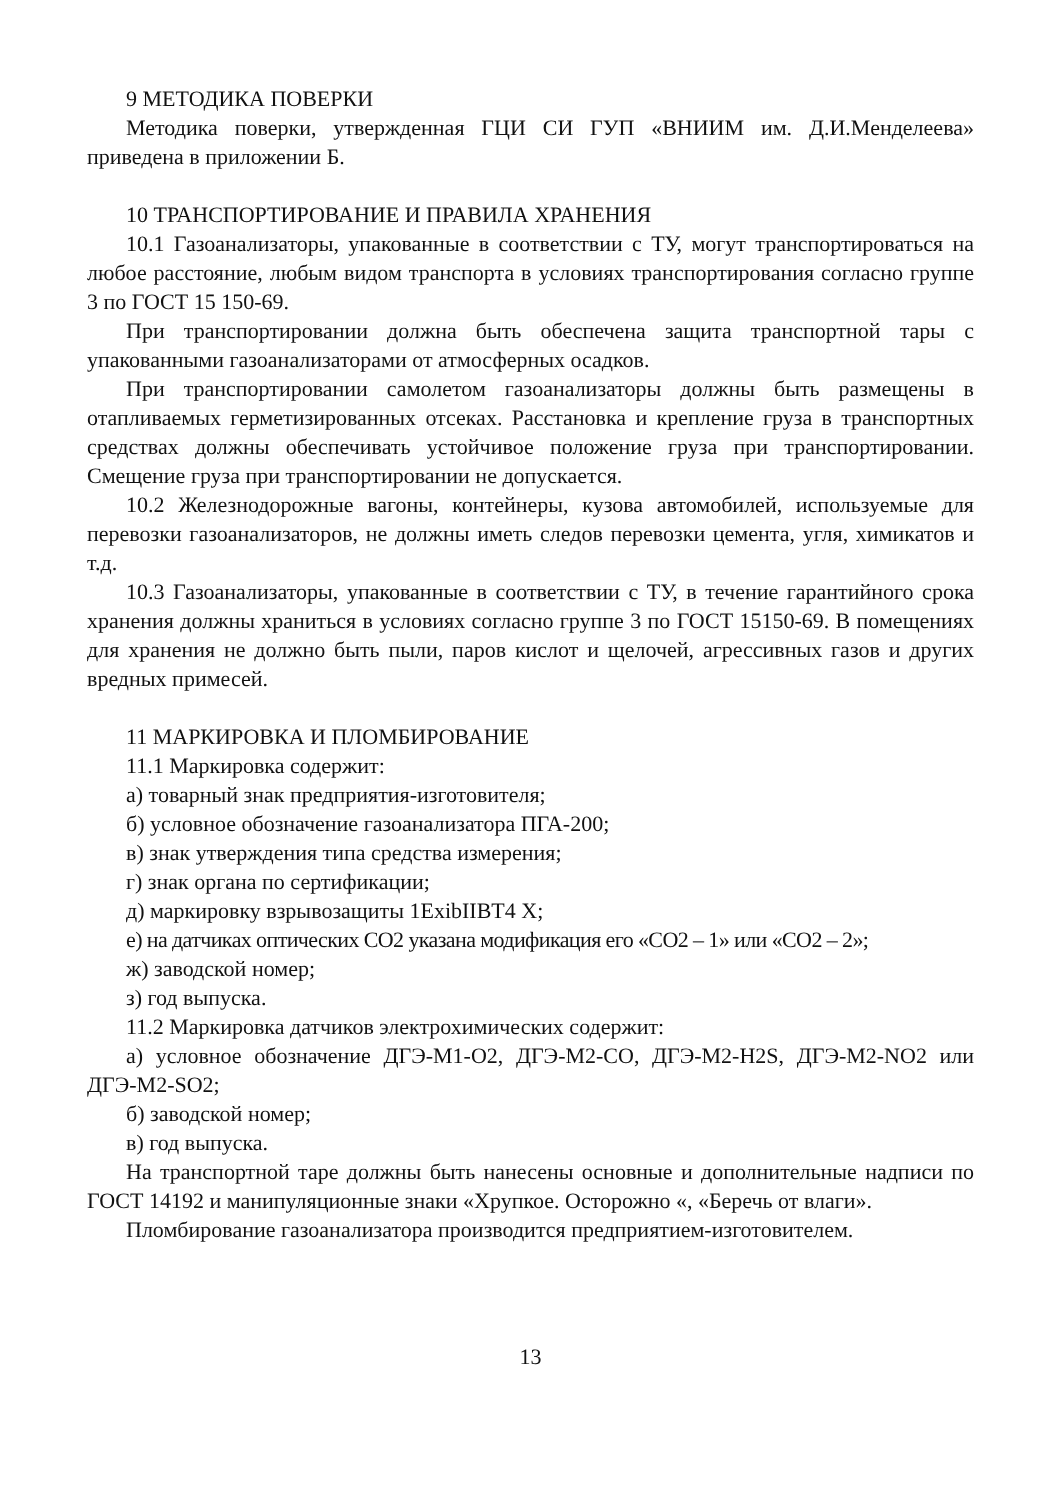9 МЕТОДИКА ПОВЕРКИ
Методика поверки, утвержденная ГЦИ СИ ГУП «ВНИИМ им. Д.И.Менделеева» приведена в приложении Б.
10 ТРАНСПОРТИРОВАНИЕ И ПРАВИЛА ХРАНЕНИЯ
10.1 Газоанализаторы, упакованные в соответствии с ТУ, могут транспортироваться на любое расстояние, любым видом транспорта в условиях транспортирования согласно группе 3 по ГОСТ 15 150-69.
При транспортировании должна быть обеспечена защита транспортной тары с упакованными газоанализаторами от атмосферных осадков.
При транспортировании самолетом газоанализаторы должны быть размещены в отапливаемых герметизированных отсеках. Расстановка и крепление груза в транспортных средствах должны обеспечивать устойчивое положение груза при транспортировании. Смещение груза при транспортировании не допускается.
10.2 Железнодорожные вагоны, контейнеры, кузова автомобилей, используемые для перевозки газоанализаторов, не должны иметь следов перевозки цемента, угля, химикатов и т.д.
10.3 Газоанализаторы, упакованные в соответствии с ТУ, в течение гарантийного срока хранения должны храниться в условиях согласно группе 3 по ГОСТ 15150-69. В помещениях для хранения не должно быть пыли, паров кислот и щелочей, агрессивных газов и других вредных примесей.
11 МАРКИРОВКА И ПЛОМБИРОВАНИЕ
11.1 Маркировка содержит:
а) товарный знак предприятия-изготовителя;
б) условное обозначение газоанализатора ПГА-200;
в) знак утверждения типа средства измерения;
г) знак органа по сертификации;
д) маркировку взрывозащиты 1ExibIIBT4 X;
е) на датчиках оптических СО2 указана модификация его «СО2 – 1» или «СО2 – 2»;
ж) заводской номер;
з) год выпуска.
11.2 Маркировка датчиков электрохимических содержит:
а) условное обозначение ДГЭ-М1-О2, ДГЭ-М2-СО, ДГЭ-М2-H2S, ДГЭ-М2-NO2 или ДГЭ-М2-SO2;
б) заводской номер;
в) год выпуска.
На транспортной таре должны быть нанесены основные и дополнительные надписи по ГОСТ 14192 и манипуляционные знаки «Хрупкое. Осторожно «, «Беречь от влаги».
Пломбирование газоанализатора производится предприятием-изготовителем.
13